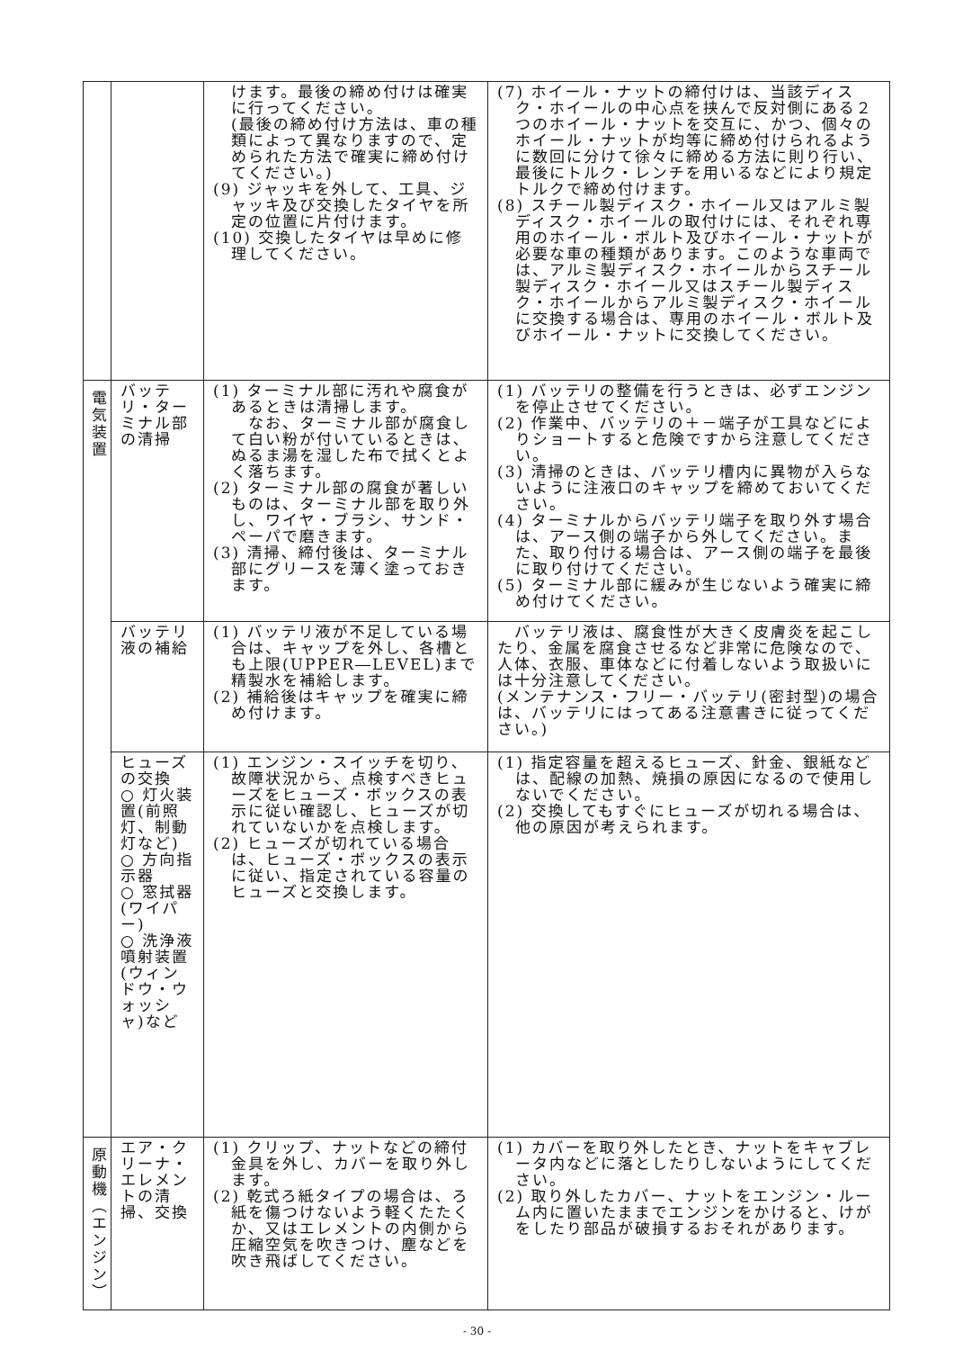| | | けます。最後の締め付けは確実に行ってください。 (最後の締め付け方法は、車の種類によって異なりますので、定められた方法で確実に締め付けてください。) (9) ジャッキを外して、工具、ジャッキ及び交換したタイヤを所定の位置に片付けます。 (10) 交換したタイヤは早めに修理してください。 | (7) ホイール・ナットの締付けは、当該ディスク・ホイールの中心点を挟んで反対側にある２つのホイール・ナットを交互に、かつ、個々のホイール・ナットが均等に締め付けられるように数回に分けて徐々に締める方法に則り行い、最後にトルク・レンチを用いるなどにより規定トルクで締め付けます。 (8) スチール製ディスク・ホイール又はアルミ製ディスク・ホイールの取付けには、それぞれ専用のホイール・ボルト及びホイール・ナットが必要な車の種類があります。このような車両では、アルミ製ディスク・ホイールからスチール製ディスク・ホイール又はスチール製ディスク・ホイールからアルミ製ディスク・ホイールに交換する場合は、専用のホイール・ボルト及びホイール・ナットに交換してください。 |
| 電気装置 | バッテリ・ターミナル部の清掃 | (1) ターミナル部に汚れや腐食があるときは清掃します。 なお、ターミナル部が腐食して白い粉が付いているときは、ぬるま湯を湿した布で拭くとよく落ちます。 (2) ターミナル部の腐食が著しいものは、ターミナル部を取り外し、ワイヤ・ブラシ、サンド・ペーパで磨きます。 (3) 清掃、締付後は、ターミナル部にグリースを薄く塗っておきます。 | (1) バッテリの整備を行うときは、必ずエンジンを停止させてください。 (2) 作業中、バッテリの＋－端子が工具などによりショートすると危険ですから注意してください。 (3) 清掃のときは、バッテリ槽内に異物が入らないように注液口のキャップを締めておいてください。 (4) ターミナルからバッテリ端子を取り外す場合は、アース側の端子から外してください。また、取り付ける場合は、アース側の端子を最後に取り付けてください。 (5) ターミナル部に緩みが生じないよう確実に締め付けてください。 |
| | バッテリ液の補給 | (1) バッテリ液が不足している場合は、キャップを外し、各槽とも上限(UPPER―LEVEL)まで精製水を補給します。 (2) 補給後はキャップを確実に締め付けます。 | バッテリ液は、腐食性が大きく皮膚炎を起こしたり、金属を腐食させるなど非常に危険なので、人体、衣服、車体などに付着しないよう取扱いには十分注意してください。 (メンテナンス・フリー・バッテリ(密封型)の場合は、バッテリにはってある注意書きに従ってください。) |
| | ヒューズの交換 ○ 灯火装置(前照灯、制動灯など) ○ 方向指示器 ○ 窓拭器(ワイパー) ○ 洗浄液噴射装置(ウィンドウ・ウォッシャ)など | (1) エンジン・スイッチを切り、故障状況から、点検すべきヒューズをヒューズ・ボックスの表示に従い確認し、ヒューズが切れていないかを点検します。 (2) ヒューズが切れている場合は、ヒューズ・ボックスの表示に従い、指定されている容量のヒューズと交換します。 | (1) 指定容量を超えるヒューズ、針金、銀紙などは、配線の加熱、焼損の原因になるので使用しないでください。 (2) 交換してもすぐにヒューズが切れる場合は、他の原因が考えられます。 |
| 原動機（エンジン） | エア・クリーナ・エレメントの清掃、交換 | (1) クリップ、ナットなどの締付金具を外し、カバーを取り外します。 (2) 乾式ろ紙タイプの場合は、ろ紙を傷つけないよう軽くたたくか、又はエレメントの内側から圧縮空気を吹きつけ、塵などを吹き飛ばしてください。 | (1) カバーを取り外したとき、ナットをキャブレータ内などに落としたりしないようにしてください。 (2) 取り外したカバー、ナットをエンジン・ルーム内に置いたままでエンジンをかけると、けがをしたり部品が破損するおそれがあります。 |
- 30 -